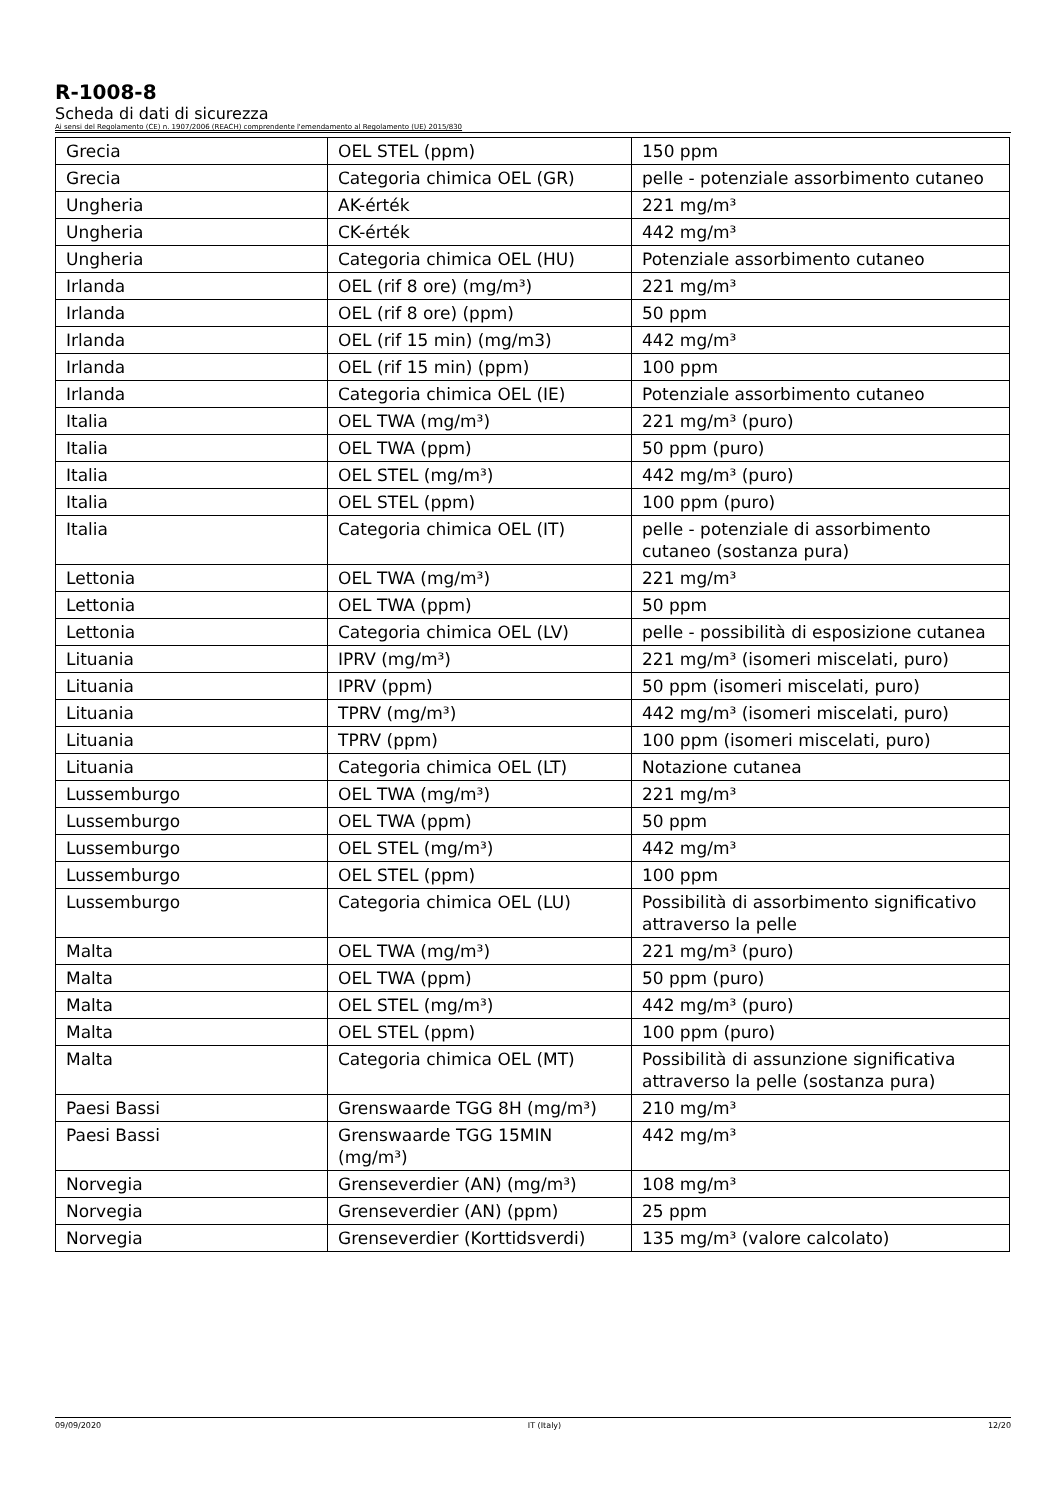R-1008-8
Scheda di dati di sicurezza
Ai sensi del Regolamento (CE) n. 1907/2006 (REACH) comprendente l'emendamento al Regolamento (UE) 2015/830
| Grecia | OEL STEL (ppm) | 150 ppm |
| Grecia | Categoria chimica OEL (GR) | pelle - potenziale assorbimento cutaneo |
| Ungheria | AK-érték | 221 mg/m³ |
| Ungheria | CK-érték | 442 mg/m³ |
| Ungheria | Categoria chimica OEL (HU) | Potenziale assorbimento cutaneo |
| Irlanda | OEL (rif 8 ore) (mg/m³) | 221 mg/m³ |
| Irlanda | OEL (rif 8 ore) (ppm) | 50 ppm |
| Irlanda | OEL (rif 15 min) (mg/m3) | 442 mg/m³ |
| Irlanda | OEL (rif 15 min) (ppm) | 100 ppm |
| Irlanda | Categoria chimica OEL (IE) | Potenziale assorbimento cutaneo |
| Italia | OEL TWA (mg/m³) | 221 mg/m³ (puro) |
| Italia | OEL TWA (ppm) | 50 ppm (puro) |
| Italia | OEL STEL (mg/m³) | 442 mg/m³ (puro) |
| Italia | OEL STEL (ppm) | 100 ppm (puro) |
| Italia | Categoria chimica OEL (IT) | pelle - potenziale di assorbimento cutaneo (sostanza pura) |
| Lettonia | OEL TWA (mg/m³) | 221 mg/m³ |
| Lettonia | OEL TWA (ppm) | 50 ppm |
| Lettonia | Categoria chimica OEL (LV) | pelle - possibilità di esposizione cutanea |
| Lituania | IPRV (mg/m³) | 221 mg/m³ (isomeri miscelati, puro) |
| Lituania | IPRV (ppm) | 50 ppm (isomeri miscelati, puro) |
| Lituania | TPRV (mg/m³) | 442 mg/m³ (isomeri miscelati, puro) |
| Lituania | TPRV (ppm) | 100 ppm (isomeri miscelati, puro) |
| Lituania | Categoria chimica OEL (LT) | Notazione cutanea |
| Lussemburgo | OEL TWA (mg/m³) | 221 mg/m³ |
| Lussemburgo | OEL TWA (ppm) | 50 ppm |
| Lussemburgo | OEL STEL (mg/m³) | 442 mg/m³ |
| Lussemburgo | OEL STEL (ppm) | 100 ppm |
| Lussemburgo | Categoria chimica OEL (LU) | Possibilità di assorbimento significativo attraverso la pelle |
| Malta | OEL TWA (mg/m³) | 221 mg/m³ (puro) |
| Malta | OEL TWA (ppm) | 50 ppm (puro) |
| Malta | OEL STEL (mg/m³) | 442 mg/m³ (puro) |
| Malta | OEL STEL (ppm) | 100 ppm (puro) |
| Malta | Categoria chimica OEL (MT) | Possibilità di assunzione significativa attraverso la pelle (sostanza pura) |
| Paesi Bassi | Grenswaarde TGG 8H (mg/m³) | 210 mg/m³ |
| Paesi Bassi | Grenswaarde TGG 15MIN (mg/m³) | 442 mg/m³ |
| Norvegia | Grenseverdier (AN) (mg/m³) | 108 mg/m³ |
| Norvegia | Grenseverdier (AN) (ppm) | 25 ppm |
| Norvegia | Grenseverdier (Korttidsverdi) | 135 mg/m³ (valore calcolato) |
09/09/2020 IT (Italy) 12/20